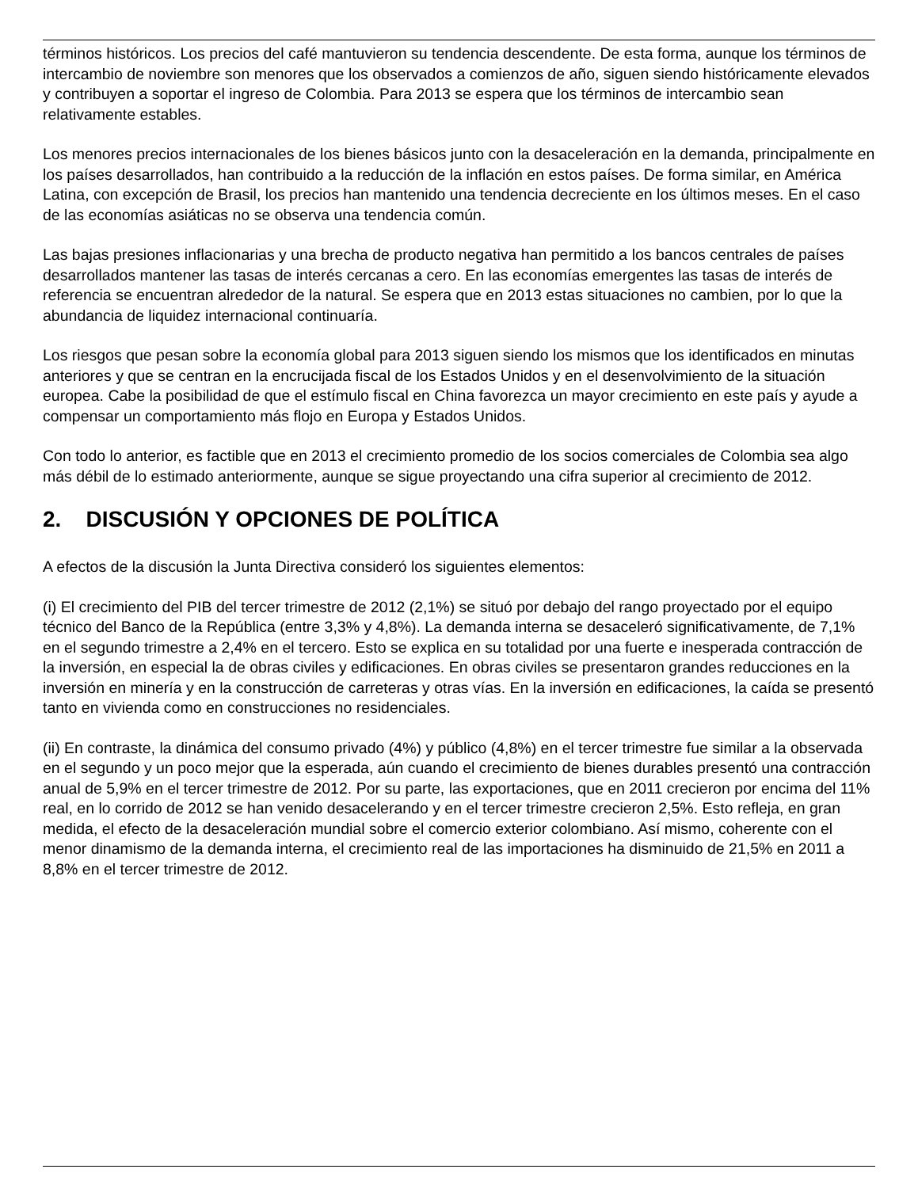términos históricos. Los precios del café mantuvieron su tendencia descendente. De esta forma, aunque los términos de intercambio de noviembre son menores que los observados a comienzos de año, siguen siendo históricamente elevados y contribuyen a soportar el ingreso de Colombia. Para 2013 se espera que los términos de intercambio sean relativamente estables.
Los menores precios internacionales de los bienes básicos junto con la desaceleración en la demanda, principalmente en los países desarrollados, han contribuido a la reducción de la inflación en estos países. De forma similar, en América Latina, con excepción de Brasil, los precios han mantenido una tendencia decreciente en los últimos meses. En el caso de las economías asiáticas no se observa una tendencia común.
Las bajas presiones inflacionarias y una brecha de producto negativa han permitido a los bancos centrales de países desarrollados mantener las tasas de interés cercanas a cero. En las economías emergentes las tasas de interés de referencia se encuentran alrededor de la natural. Se espera que en 2013 estas situaciones no cambien, por lo que la abundancia de liquidez internacional continuaría.
Los riesgos que pesan sobre la economía global para 2013 siguen siendo los mismos que los identificados en minutas anteriores y que se centran en la encrucijada fiscal de los Estados Unidos y en el desenvolvimiento de la situación europea. Cabe la posibilidad de que el estímulo fiscal en China favorezca un mayor crecimiento en este país y ayude a compensar un comportamiento más flojo en Europa y Estados Unidos.
Con todo lo anterior, es factible que en 2013 el crecimiento promedio de los socios comerciales de Colombia sea algo más débil de lo estimado anteriormente, aunque se sigue proyectando una cifra superior al crecimiento de 2012.
2. DISCUSIÓN Y OPCIONES DE POLÍTICA
A efectos de la discusión la Junta Directiva consideró los siguientes elementos:
(i) El crecimiento del PIB del tercer trimestre de 2012 (2,1%) se situó por debajo del rango proyectado por el equipo técnico del Banco de la República (entre 3,3% y 4,8%). La demanda interna se desaceleró significativamente, de 7,1% en el segundo trimestre a 2,4% en el tercero. Esto se explica en su totalidad por una fuerte e inesperada contracción de la inversión, en especial la de obras civiles y edificaciones. En obras civiles se presentaron grandes reducciones en la inversión en minería y en la construcción de carreteras y otras vías. En la inversión en edificaciones, la caída se presentó tanto en vivienda como en construcciones no residenciales.
(ii) En contraste, la dinámica del consumo privado (4%) y público (4,8%) en el tercer trimestre fue similar a la observada en el segundo y un poco mejor que la esperada, aún cuando el crecimiento de bienes durables presentó una contracción anual de 5,9% en el tercer trimestre de 2012. Por su parte, las exportaciones, que en 2011 crecieron por encima del 11% real, en lo corrido de 2012 se han venido desacelerando y en el tercer trimestre crecieron 2,5%. Esto refleja, en gran medida, el efecto de la desaceleración mundial sobre el comercio exterior colombiano. Así mismo, coherente con el menor dinamismo de la demanda interna, el crecimiento real de las importaciones ha disminuido de 21,5% en 2011 a 8,8% en el tercer trimestre de 2012.